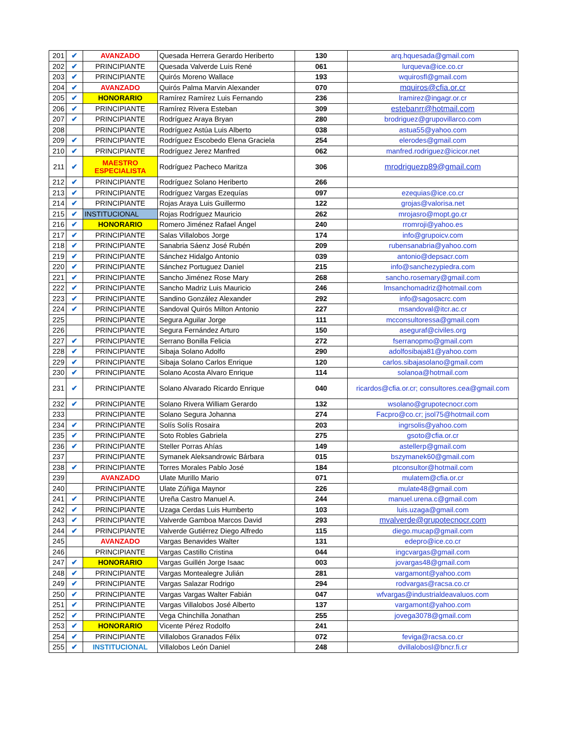| 201 | ✔ | AVANZADO | Quesada Herrera Gerardo Heriberto | 130 | arq.hquesada@gmail.com |
| 202 | ✔ | PRINCIPIANTE | Quesada Valverde Luis René | 061 | lurqueva@ice.co.cr |
| 203 | ✔ | PRINCIPIANTE | Quirós Moreno Wallace | 193 | wquirosfl@gmail.com |
| 204 | ✔ | AVANZADO | Quirós Palma Marvin Alexander | 070 | mquiros@cfia.or.cr |
| 205 | ✔ | HONORARIO | Ramírez Ramírez Luis Fernando | 236 | lramirez@ingagr.or.cr |
| 206 | ✔ | PRINCIPIANTE | Ramírez Rivera Esteban | 309 | estebanrr@hotmail.com |
| 207 | ✔ | PRINCIPIANTE | Rodríguez Araya Bryan | 280 | brodriguez@grupovillarco.com |
| 208 | | PRINCIPIANTE | Rodríguez Astúa Luis Alberto | 038 | astua55@yahoo.com |
| 209 | ✔ | PRINCIPIANTE | Rodríguez Escobedo Elena Graciela | 254 | elerodes@gmail.com |
| 210 | ✔ | PRINCIPIANTE | Rodríguez Jerez Manfred | 062 | manfred.rodriguez@icicor.net |
| 211 | ✔ | MAESTRO ESPECIALISTA | Rodríguez Pacheco Maritza | 306 | mrodriguezp89@gmail.com |
| 212 | ✔ | PRINCIPIANTE | Rodríguez Solano Heriberto | 266 | |
| 213 | ✔ | PRINCIPIANTE | Rodríguez Vargas Ezequías | 097 | ezequias@ice.co.cr |
| 214 | ✔ | PRINCIPIANTE | Rojas Araya Luis Guillermo | 122 | grojas@valorisa.net |
| 215 | ✔ | INSTITUCIONAL | Rojas Rodríguez Mauricio | 262 | mrojasro@mopt.go.cr |
| 216 | ✔ | HONORARIO | Romero Jiménez Rafael Ángel | 240 | rromroji@yahoo.es |
| 217 | ✔ | PRINCIPIANTE | Salas Villalobos Jorge | 174 | info@grupoicv.com |
| 218 | ✔ | PRINCIPIANTE | Sanabria Sáenz José Rubén | 209 | rubensanabria@yahoo.com |
| 219 | ✔ | PRINCIPIANTE | Sánchez Hidalgo Antonio | 039 | antonio@depsacr.com |
| 220 | ✔ | PRINCIPIANTE | Sánchez Portuguez Daniel | 215 | info@sanchezypiedra.com |
| 221 | ✔ | PRINCIPIANTE | Sancho Jiménez Rose Mary | 268 | sancho.rosemary@gmail.com |
| 222 | ✔ | PRINCIPIANTE | Sancho Madriz Luis Mauricio | 246 | lmsanchomadriz@hotmail.com |
| 223 | ✔ | PRINCIPIANTE | Sandino González Alexander | 292 | info@sagosacrc.com |
| 224 | ✔ | PRINCIPIANTE | Sandoval Quirós Milton Antonio | 227 | msandoval@itcr.ac.cr |
| 225 | | PRINCIPIANTE | Segura Aguilar Jorge | 111 | mcconsultoressa@gmail.com |
| 226 | | PRINCIPIANTE | Segura Fernández Arturo | 150 | aseguraf@civiles.org |
| 227 | ✔ | PRINCIPIANTE | Serrano Bonilla Felicia | 272 | fserranopmo@gmail.com |
| 228 | ✔ | PRINCIPIANTE | Sibaja Solano Adolfo | 290 | adolfosibaja81@yahoo.com |
| 229 | ✔ | PRINCIPIANTE | Sibaja Solano Carlos Enrique | 120 | carlos.sibajasolano@gmail.com |
| 230 | ✔ | PRINCIPIANTE | Solano Acosta Alvaro Enrique | 114 | solanoa@hotmail.com |
| 231 | ✔ | PRINCIPIANTE | Solano Alvarado Ricardo Enrique | 040 | ricardos@cfia.or.cr; consultores.cea@gmail.com |
| 232 | ✔ | PRINCIPIANTE | Solano Rivera William Gerardo | 132 | wsolano@grupotecnocr.com |
| 233 | | PRINCIPIANTE | Solano Segura Johanna | 274 | Facpro@co.cr; jsol75@hotmail.com |
| 234 | ✔ | PRINCIPIANTE | Solís Solís Rosaira | 203 | ingrsolis@yahoo.com |
| 235 | ✔ | PRINCIPIANTE | Soto Robles Gabriela | 275 | gsoto@cfia.or.cr |
| 236 | ✔ | PRINCIPIANTE | Steller Porras Ahías | 149 | astellerp@gmail.com |
| 237 | | PRINCIPIANTE | Symanek Aleksandrowic Bárbara | 015 | bszymanek60@gmail.com |
| 238 | ✔ | PRINCIPIANTE | Torres Morales Pablo José | 184 | ptconsultor@hotmail.com |
| 239 | | AVANZADO | Ulate Murillo Mario | 071 | mulatem@cfia.or.cr |
| 240 | | PRINCIPIANTE | Ulate Zúñiga Maynor | 226 | mulate48@gmail.com |
| 241 | ✔ | PRINCIPIANTE | Ureña Castro Manuel A. | 244 | manuel.urena.c@gmail.com |
| 242 | ✔ | PRINCIPIANTE | Uzaga Cerdas Luis Humberto | 103 | luis.uzaga@gmail.com |
| 243 | ✔ | PRINCIPIANTE | Valverde Gamboa Marcos David | 293 | mvalverde@grupotecnocr.com |
| 244 | ✔ | PRINCIPIANTE | Valverde Gutiérrez Diego Alfredo | 115 | diego.mucap@gmail.com |
| 245 | | AVANZADO | Vargas Benavides Walter | 131 | edepro@ice.co.cr |
| 246 | | PRINCIPIANTE | Vargas Castillo Cristina | 044 | ingcvargas@gmail.com |
| 247 | ✔ | HONORARIO | Vargas Guillén Jorge Isaac | 003 | jovargas48@gmail.com |
| 248 | ✔ | PRINCIPIANTE | Vargas Montealegre Julián | 281 | vargamont@yahoo.com |
| 249 | ✔ | PRINCIPIANTE | Vargas Salazar Rodrigo | 294 | rodvargas@racsa.co.cr |
| 250 | ✔ | PRINCIPIANTE | Vargas Vargas Walter Fabián | 047 | wfvargas@industrialdeavaluos.com |
| 251 | ✔ | PRINCIPIANTE | Vargas Villalobos José Alberto | 137 | vargamont@yahoo.com |
| 252 | ✔ | PRINCIPIANTE | Vega Chinchilla Jonathan | 255 | jovega3078@gmail.com |
| 253 | ✔ | HONORARIO | Vicente Pérez Rodolfo | 241 | |
| 254 | ✔ | PRINCIPIANTE | Villalobos Granados Félix | 072 | feviga@racsa.co.cr |
| 255 | ✔ | INSTITUCIONAL | Villalobos León Daniel | 248 | dvillalobosl@bncr.fi.cr |